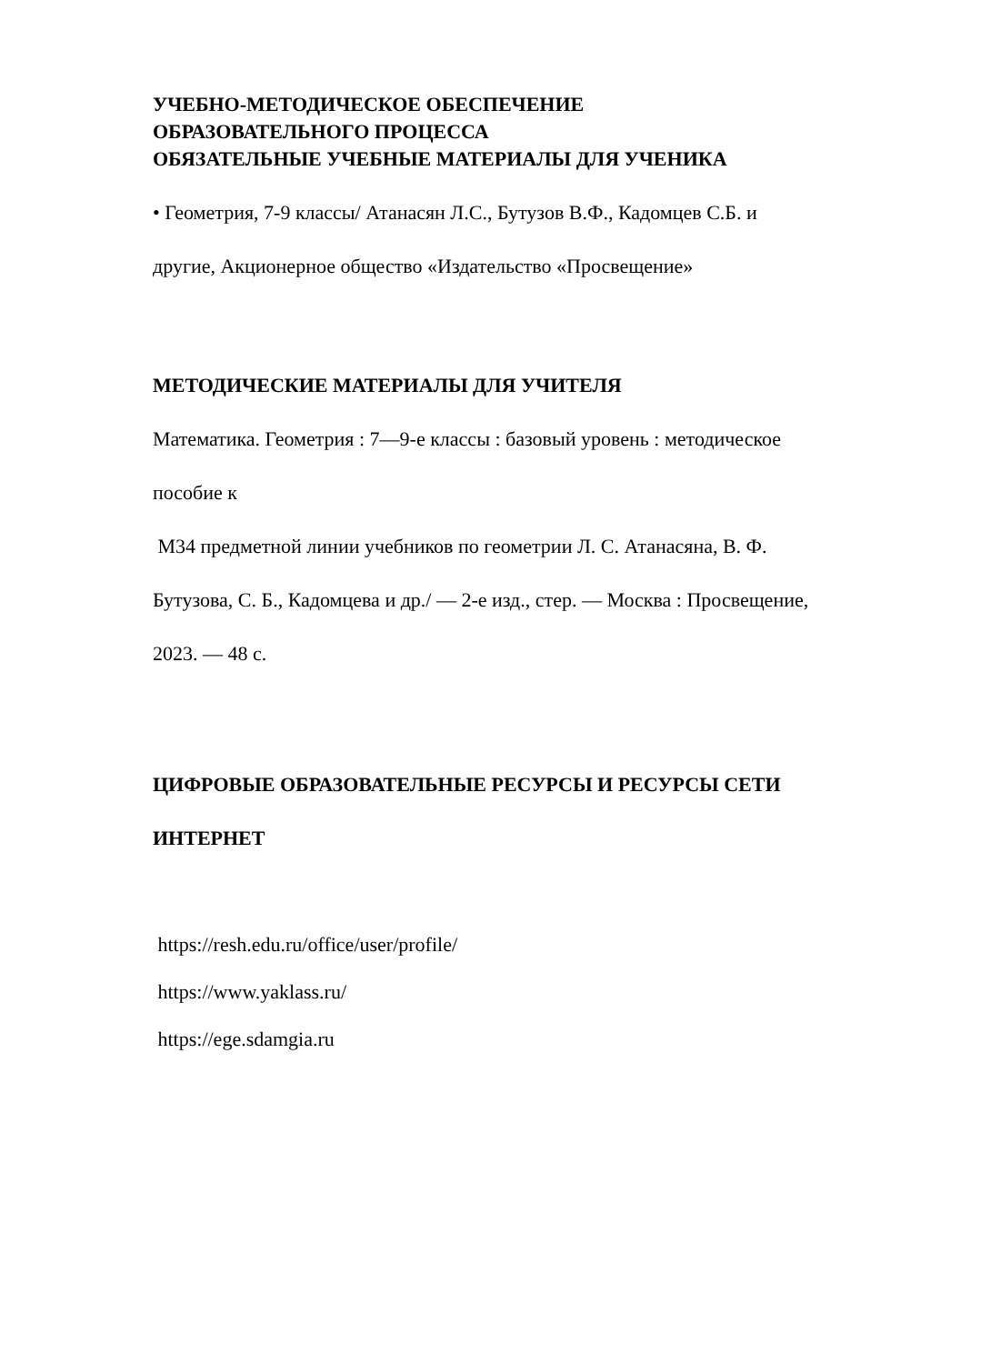УЧЕБНО-МЕТОДИЧЕСКОЕ ОБЕСПЕЧЕНИЕ
ОБРАЗОВАТЕЛЬНОГО ПРОЦЕССА
ОБЯЗАТЕЛЬНЫЕ УЧЕБНЫЕ МАТЕРИАЛЫ ДЛЯ УЧЕНИКА
• Геометрия, 7-9 классы/ Атанасян Л.С., Бутузов В.Ф., Кадомцев С.Б. и
другие, Акционерное общество «Издательство «Просвещение»
МЕТОДИЧЕСКИЕ МАТЕРИАЛЫ ДЛЯ УЧИТЕЛЯ
Математика. Геометрия : 7—9-е классы : базовый уровень : методическое
пособие к
М34 предметной линии учебников по геометрии Л. С. Атанасяна, В. Ф.
Бутузова, С. Б., Кадомцева и др./ — 2-е изд., стер. — Москва : Просвещение,
2023. — 48 с.
ЦИФРОВЫЕ ОБРАЗОВАТЕЛЬНЫЕ РЕСУРСЫ И РЕСУРСЫ СЕТИ
ИНТЕРНЕТ
https://resh.edu.ru/office/user/profile/
https://www.yaklass.ru/
https://ege.sdamgia.ru